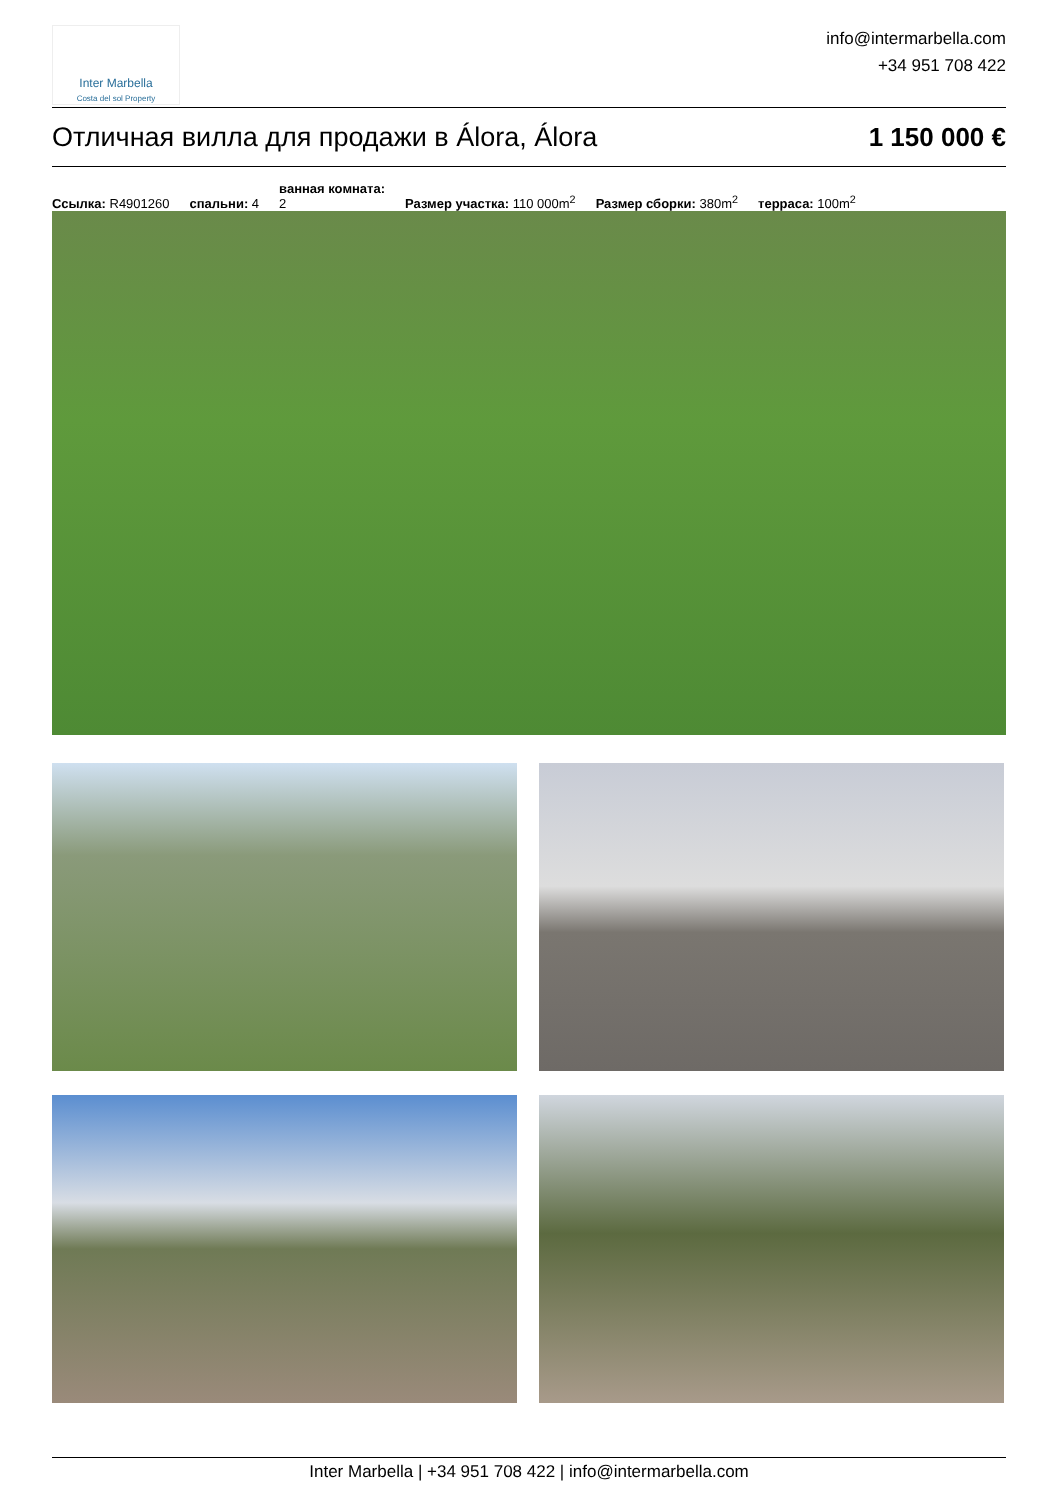Inter Marbella
Costa del sol Property
info@intermarbella.com
+34 951 708 422
Отличная вилла для продажи в Álora, Álora 1 150 000 €
Ссылка: R4901260 спальни: 4 ванная комната:
2 Размер участка: 110 000m<sup>2</sup> Размер сборки: 380m<sup>2</sup> терраса: 100m<sup>2</sup>
Inter Marbella | +34 951 708 422 | info@intermarbella.com